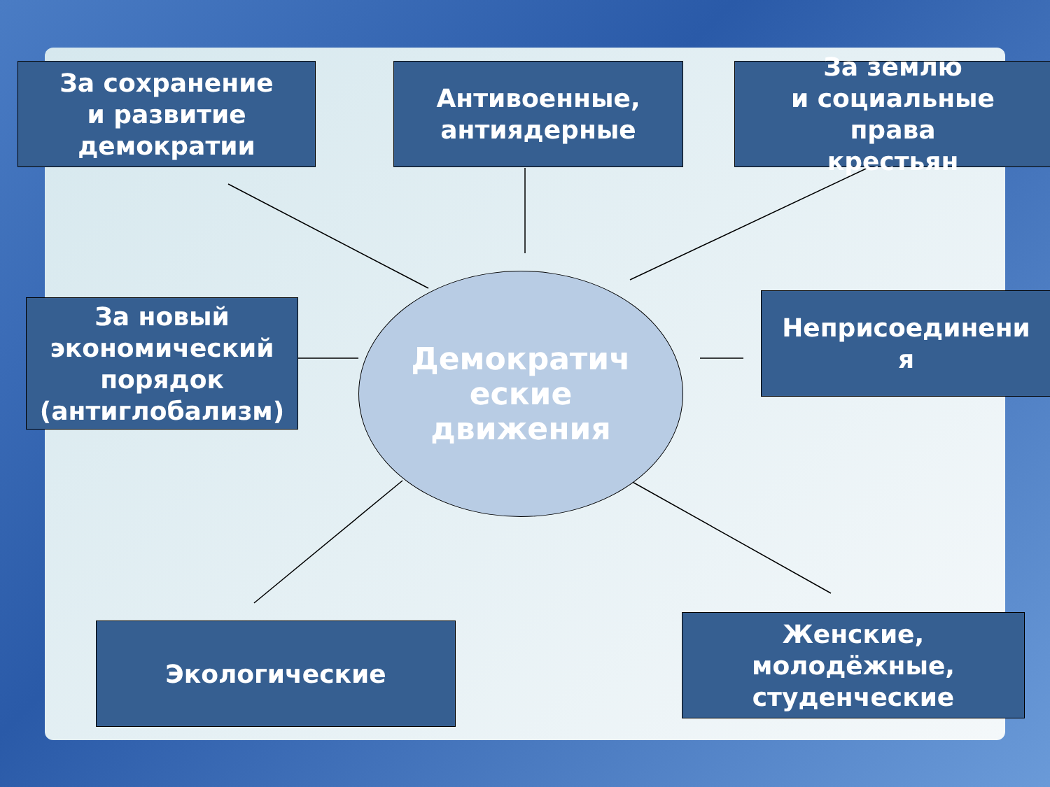За сохранение
и развитие
демократии
Антивоенные,
антиядерные
За землю
и социальные
права
крестьян
За новый
экономический
порядок
(антиглобализм)
Демократич
еские
движения
Неприсоединени
я
Экологические
Женские,
молодёжные,
студенческие